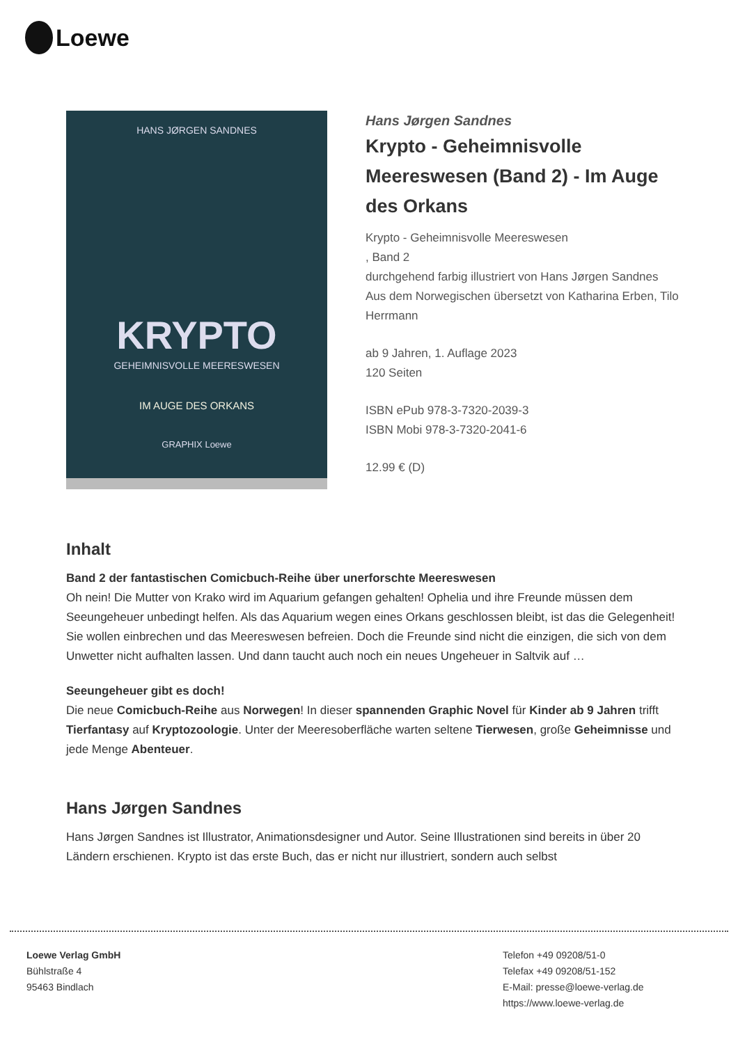Loewe
HANS JØRGEN SANDNES
KRYPTO
GEHEIMNISVOLLE MEERESWESEN
IM AUGE DES ORKANS
GRAPHIX Loewe
Hans Jørgen Sandnes
Krypto - Geheimnisvolle Meereswesen (Band 2) - Im Auge des Orkans
Krypto - Geheimnisvolle Meereswesen
, Band 2
durchgehend farbig illustriert von Hans Jørgen Sandnes
Aus dem Norwegischen übersetzt von Katharina Erben, Tilo Herrmann
ab 9 Jahren, 1. Auflage 2023
120 Seiten
ISBN ePub 978-3-7320-2039-3
ISBN Mobi 978-3-7320-2041-6
12.99 € (D)
Inhalt
Band 2 der fantastischen Comicbuch-Reihe über unerforschte Meereswesen
Oh nein! Die Mutter von Krako wird im Aquarium gefangen gehalten! Ophelia und ihre Freunde müssen dem Seeungeheuer unbedingt helfen. Als das Aquarium wegen eines Orkans geschlossen bleibt, ist das die Gelegenheit! Sie wollen einbrechen und das Meereswesen befreien. Doch die Freunde sind nicht die einzigen, die sich von dem Unwetter nicht aufhalten lassen. Und dann taucht auch noch ein neues Ungeheuer in Saltvik auf …
Seeungeheuer gibt es doch!
Die neue Comicbuch-Reihe aus Norwegen! In dieser spannenden Graphic Novel für Kinder ab 9 Jahren trifft Tierfantasy auf Kryptozoologie. Unter der Meeresoberfläche warten seltene Tierwesen, große Geheimnisse und jede Menge Abenteuer.
Hans Jørgen Sandnes
Hans Jørgen Sandnes ist Illustrator, Animationsdesigner und Autor. Seine Illustrationen sind bereits in über 20 Ländern erschienen. Krypto ist das erste Buch, das er nicht nur illustriert, sondern auch selbst
Loewe Verlag GmbH
Bühlstraße 4
95463 Bindlach
Telefon +49 09208/51-0
Telefax +49 09208/51-152
E-Mail: presse@loewe-verlag.de
https://www.loewe-verlag.de